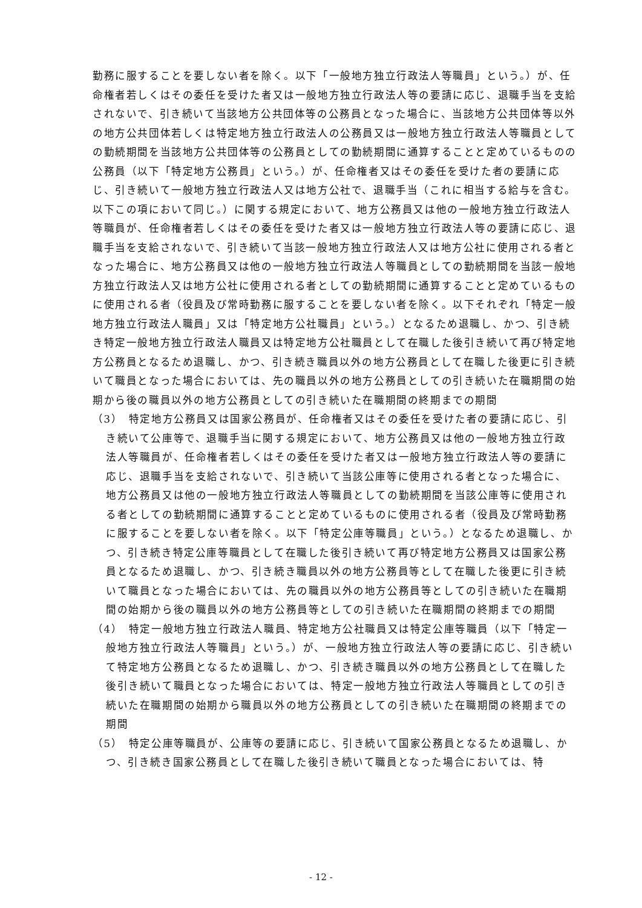勤務に服することを要しない者を除く。以下「一般地方独立行政法人等職員」という。）が、任命権者若しくはその委任を受けた者又は一般地方独立行政法人等の要請に応じ、退職手当を支給されないで、引き続いて当該地方公共団体等の公務員となった場合に、当該地方公共団体等以外の地方公共団体若しくは特定地方独立行政法人の公務員又は一般地方独立行政法人等職員としての勤続期間を当該地方公共団体等の公務員としての勤続期間に通算することと定めているものの公務員（以下「特定地方公務員」という。）が、任命権者又はその委任を受けた者の要請に応じ、引き続いて一般地方独立行政法人又は地方公社で、退職手当（これに相当する給与を含む。以下この項において同じ。）に関する規定において、地方公務員又は他の一般地方独立行政法人等職員が、任命権者若しくはその委任を受けた者又は一般地方独立行政法人等の要請に応じ、退職手当を支給されないで、引き続いて当該一般地方独立行政法人又は地方公社に使用される者となった場合に、地方公務員又は他の一般地方独立行政法人等職員としての勤続期間を当該一般地方独立行政法人又は地方公社に使用される者としての勤続期間に通算することと定めているものに使用される者（役員及び常時勤務に服することを要しない者を除く。以下それぞれ「特定一般地方独立行政法人職員」又は「特定地方公社職員」という。）となるため退職し、かつ、引き続き特定一般地方独立行政法人職員又は特定地方公社職員として在職した後引き続いて再び特定地方公務員となるため退職し、かつ、引き続き職員以外の地方公務員として在職した後更に引き続いて職員となった場合においては、先の職員以外の地方公務員としての引き続いた在職期間の始期から後の職員以外の地方公務員としての引き続いた在職期間の終期までの期間
（3）　特定地方公務員又は国家公務員が、任命権者又はその委任を受けた者の要請に応じ、引き続いて公庫等で、退職手当に関する規定において、地方公務員又は他の一般地方独立行政法人等職員が、任命権者若しくはその委任を受けた者又は一般地方独立行政法人等の要請に応じ、退職手当を支給されないで、引き続いて当該公庫等に使用される者となった場合に、地方公務員又は他の一般地方独立行政法人等職員としての勤続期間を当該公庫等に使用される者としての勤続期間に通算することと定めているものに使用される者（役員及び常時勤務に服することを要しない者を除く。以下「特定公庫等職員」という。）となるため退職し、かつ、引き続き特定公庫等職員として在職した後引き続いて再び特定地方公務員又は国家公務員となるため退職し、かつ、引き続き職員以外の地方公務員等として在職した後更に引き続いて職員となった場合においては、先の職員以外の地方公務員等としての引き続いた在職期間の始期から後の職員以外の地方公務員等としての引き続いた在職期間の終期までの期間
（4）　特定一般地方独立行政法人職員、特定地方公社職員又は特定公庫等職員（以下「特定一般地方独立行政法人等職員」という。）が、一般地方独立行政法人等の要請に応じ、引き続いて特定地方公務員となるため退職し、かつ、引き続き職員以外の地方公務員として在職した後引き続いて職員となった場合においては、特定一般地方独立行政法人等職員としての引き続いた在職期間の始期から職員以外の地方公務員としての引き続いた在職期間の終期までの期間
（5）　特定公庫等職員が、公庫等の要請に応じ、引き続いて国家公務員となるため退職し、かつ、引き続き国家公務員として在職した後引き続いて職員となった場合においては、特
- 12 -